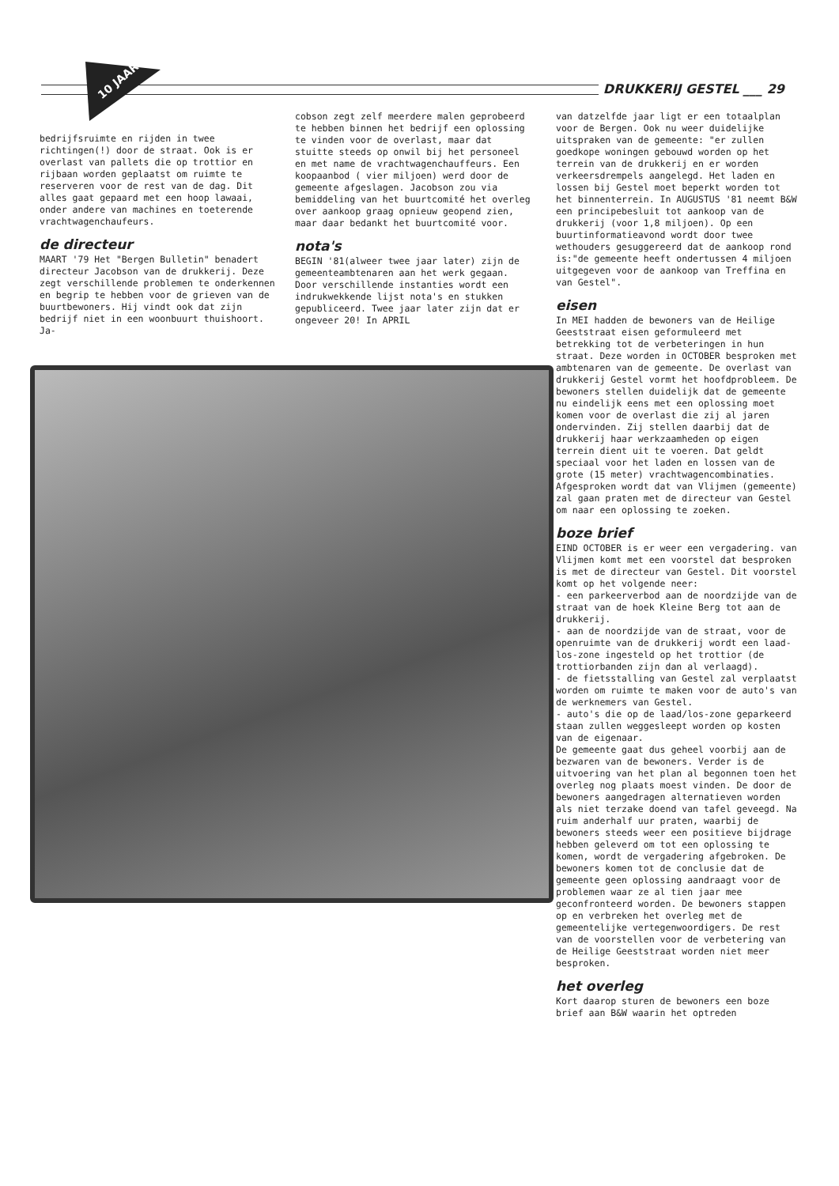DRUKKERIJ GESTEL ___ 29
10 JAAR!
bedrijfsruimte en rijden in twee richtingen(!) door de straat. Ook is er overlast van pallets die op trottior en rijbaan worden geplaatst om ruimte te reserveren voor de rest van de dag. Dit alles gaat gepaard met een hoop lawaai, onder andere van machines en toeterende vrachtwagenchaufeurs.
de directeur
MAART '79 Het "Bergen Bulletin" benadert directeur Jacobson van de drukkerij. Deze zegt verschillende problemen te onderkennen en begrip te hebben voor de grieven van de buurtbewoners. Hij vindt ook dat zijn bedrijf niet in een woonbuurt thuishoort. Ja-
cobson zegt zelf meerdere malen geprobeerd te hebben binnen het bedrijf een oplossing te vinden voor de overlast, maar dat stuitte steeds op onwil bij het personeel en met name de vrachtwagenchauffeurs. Een koopaanbod ( vier miljoen) werd door de gemeente afgeslagen. Jacobson zou via bemiddeling van het buurtcomité het overleg over aankoop graag opnieuw geopend zien, maar daar bedankt het buurtcomité voor.
nota's
BEGIN '81(alweer twee jaar later) zijn de gemeenteambtenaren aan het werk gegaan. Door verschillende instanties wordt een indrukwekkende lijst nota's en stukken gepubliceerd. Twee jaar later zijn dat er ongeveer 20! In APRIL
van datzelfde jaar ligt er een totaalplan voor de Bergen. Ook nu weer duidelijke uitspraken van de gemeente: "er zullen goedkope woningen gebouwd worden op het terrein van de drukkerij en er worden verkeersdrempels aangelegd. Het laden en lossen bij Gestel moet beperkt worden tot het binnenterrein. In AUGUSTUS '81 neemt B&W een principebesluit tot aankoop van de drukkerij (voor 1,8 miljoen). Op een buurtinformatieavond wordt door twee wethouders gesuggereerd dat de aankoop rond is:"de gemeente heeft ondertussen 4 miljoen uitgegeven voor de aankoop van Treffina en van Gestel".
eisen
In MEI hadden de bewoners van de Heilige Geeststraat eisen geformuleerd met betrekking tot de verbeteringen in hun straat. Deze worden in OCTOBER besproken met ambtenaren van de gemeente. De overlast van drukkerij Gestel vormt het hoofdprobleem. De bewoners stellen duidelijk dat de gemeente nu eindelijk eens met een oplossing moet komen voor de overlast die zij al jaren ondervinden. Zij stellen daarbij dat de drukkerij haar werkzaamheden op eigen terrein dient uit te voeren. Dat geldt speciaal voor het laden en lossen van de grote (15 meter) vrachtwagencombinaties. Afgesproken wordt dat van Vlijmen (gemeente) zal gaan praten met de directeur van Gestel om naar een oplossing te zoeken.
boze brief
EIND OCTOBER is er weer een vergadering. van Vlijmen komt met een voorstel dat besproken is met de directeur van Gestel. Dit voorstel komt op het volgende neer:
- een parkeerverbod aan de noordzijde van de straat van de hoek Kleine Berg tot aan de drukkerij.
- aan de noordzijde van de straat, voor de openruimte van de drukkerij wordt een laad-los-zone ingesteld op het trottior (de trottiorbanden zijn dan al verlaagd).
- de fietsstalling van Gestel zal verplaatst worden om ruimte te maken voor de auto's van de werknemers van Gestel.
- auto's die op de laad/los-zone geparkeerd staan zullen weggesleept worden op kosten van de eigenaar.
De gemeente gaat dus geheel voorbij aan de bezwaren van de bewoners. Verder is de uitvoering van het plan al begonnen toen het overleg nog plaats moest vinden. De door de bewoners aangedragen alternatieven worden als niet terzake doend van tafel geveegd. Na ruim anderhalf uur praten, waarbij de bewoners steeds weer een positieve bijdrage hebben geleverd om tot een oplossing te komen, wordt de vergadering afgebroken. De bewoners komen tot de conclusie dat de gemeente geen oplossing aandraagt voor de problemen waar ze al tien jaar mee geconfronteerd worden. De bewoners stappen op en verbreken het overleg met de gemeentelijke vertegenwoordigers. De rest van de voorstellen voor de verbetering van de Heilige Geeststraat worden niet meer besproken.
het overleg
Kort daarop sturen de bewoners een boze brief aan B&W waarin het optreden